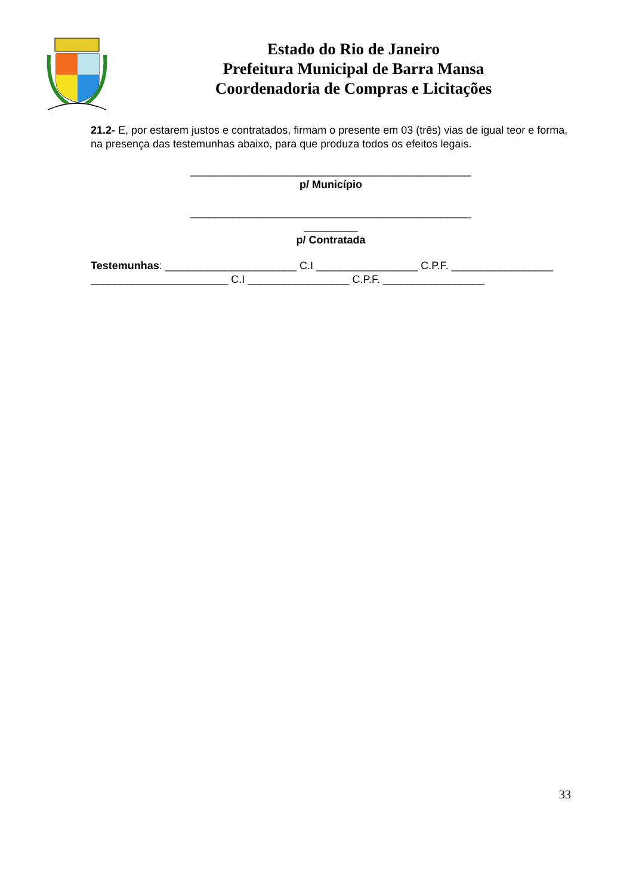Estado do Rio de Janeiro
Prefeitura Municipal de Barra Mansa
Coordenadoria de Compras e Licitações
21.2- E, por estarem justos e contratados, firmam o presente em 03 (três) vias de igual teor e forma, na presença das testemunhas abaixo, para que produza todos os efeitos legais.
_______________________________________________
p/ Município
_______________________________________________
_________
p/ Contratada
Testemunhas: ______________________ C.I _________________ C.P.F. _________________ _______________________ C.I _________________ C.P.F. _________________
33